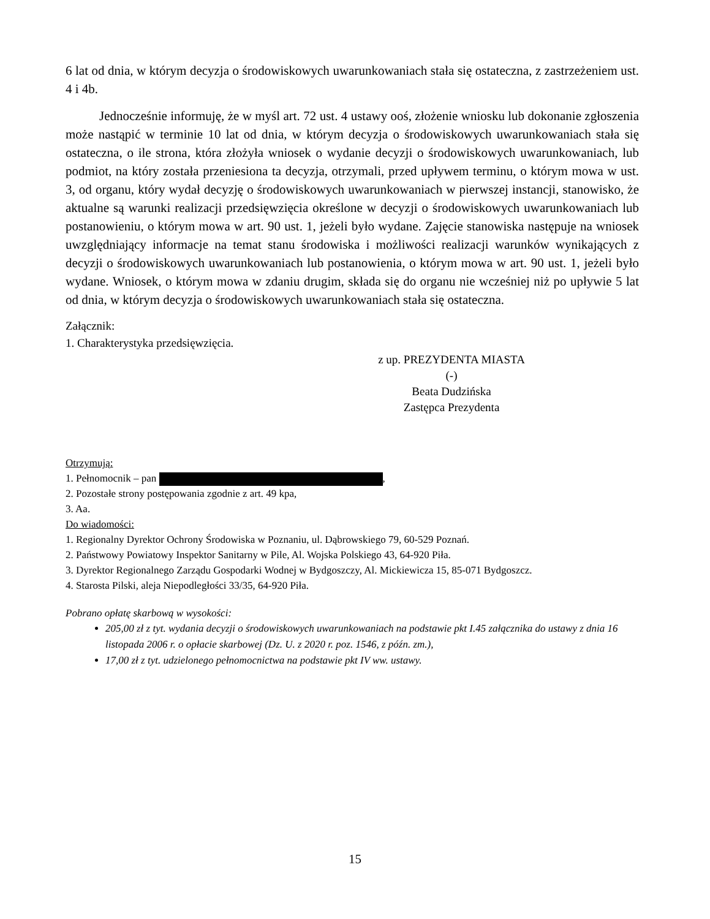6 lat od dnia, w którym decyzja o środowiskowych uwarunkowaniach stała się ostateczna, z zastrzeżeniem ust. 4 i 4b.
Jednocześnie informuję, że w myśl art. 72 ust. 4 ustawy ooś, złożenie wniosku lub dokonanie zgłoszenia może nastąpić w terminie 10 lat od dnia, w którym decyzja o środowiskowych uwarunkowaniach stała się ostateczna, o ile strona, która złożyła wniosek o wydanie decyzji o środowiskowych uwarunkowaniach, lub podmiot, na który została przeniesiona ta decyzja, otrzymali, przed upływem terminu, o którym mowa w ust. 3, od organu, który wydał decyzję o środowiskowych uwarunkowaniach w pierwszej instancji, stanowisko, że aktualne są warunki realizacji przedsięwzięcia określone w decyzji o środowiskowych uwarunkowaniach lub postanowieniu, o którym mowa w art. 90 ust. 1, jeżeli było wydane. Zajęcie stanowiska następuje na wniosek uwzględniający informacje na temat stanu środowiska i możliwości realizacji warunków wynikających z decyzji o środowiskowych uwarunkowaniach lub postanowienia, o którym mowa w art. 90 ust. 1, jeżeli było wydane. Wniosek, o którym mowa w zdaniu drugim, składa się do organu nie wcześniej niż po upływie 5 lat od dnia, w którym decyzja o środowiskowych uwarunkowaniach stała się ostateczna.
Załącznik:
1. Charakterystyka przedsięwzięcia.
z up. PREZYDENTA MIASTA
(-)
Beata Dudzińska
Zastępca Prezydenta
Otrzymują:
1. Pełnomocnik – pan ,
2. Pozostałe strony postępowania zgodnie z art. 49 kpa,
3. Aa.
Do wiadomości:
1. Regionalny Dyrektor Ochrony Środowiska w Poznaniu, ul. Dąbrowskiego 79, 60-529 Poznań.
2. Państwowy Powiatowy Inspektor Sanitarny w Pile, Al. Wojska Polskiego 43, 64-920 Piła.
3. Dyrektor Regionalnego Zarządu Gospodarki Wodnej w Bydgoszczy, Al. Mickiewicza 15, 85-071 Bydgoszcz.
4. Starosta Pilski, aleja Niepodległości 33/35, 64-920 Piła.
Pobrano opłatę skarbową w wysokości:
205,00 zł z tyt. wydania decyzji o środowiskowych uwarunkowaniach na podstawie pkt I.45 załącznika do ustawy z dnia 16 listopada 2006 r. o opłacie skarbowej (Dz. U. z 2020 r. poz. 1546, z późn. zm.),
17,00 zł z tyt. udzielonego pełnomocnictwa na podstawie pkt IV ww. ustawy.
15